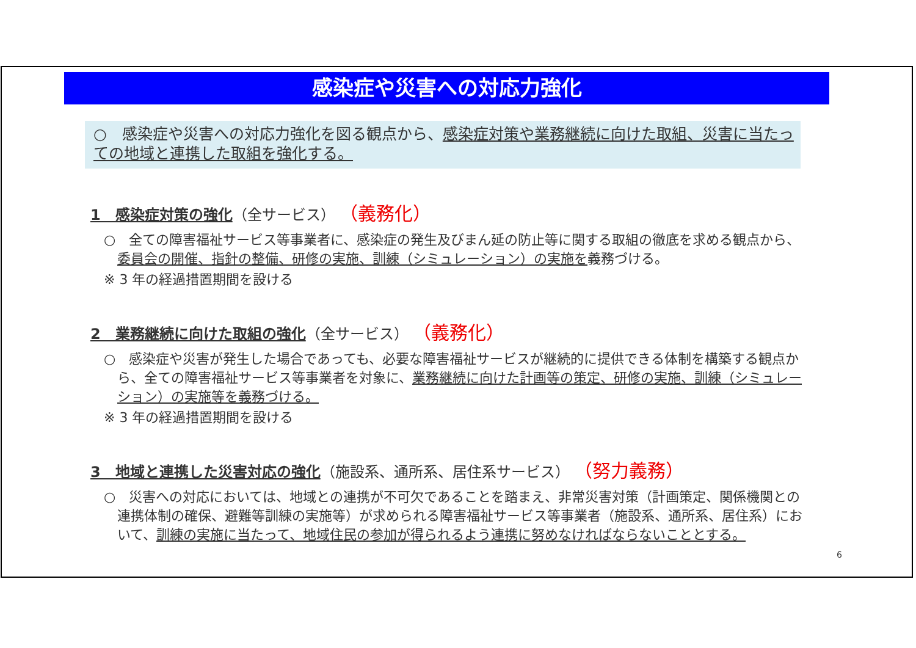感染症や災害への対応力強化
○　感染症や災害への対応力強化を図る観点から、感染症対策や業務継続に向けた取組、災害に当たっての地域と連携した取組を強化する。
1　感染症対策の強化（全サービス） （義務化）
○　全ての障害福祉サービス等事業者に、感染症の発生及びまん延の防止等に関する取組の徹底を求める観点から、委員会の開催、指針の整備、研修の実施、訓練（シミュレーション）の実施を義務づける。
※ 3 年の経過措置期間を設ける
2　業務継続に向けた取組の強化（全サービス） （義務化）
○　感染症や災害が発生した場合であっても、必要な障害福祉サービスが継続的に提供できる体制を構築する観点から、全ての障害福祉サービス等事業者を対象に、業務継続に向けた計画等の策定、研修の実施、訓練（シミュレーション）の実施等を義務づける。
※ 3 年の経過措置期間を設ける
3　地域と連携した災害対応の強化（施設系、通所系、居住系サービス） （努力義務）
○　災害への対応においては、地域との連携が不可欠であることを踏まえ、非常災害対策（計画策定、関係機関との連携体制の確保、避難等訓練の実施等）が求められる障害福祉サービス等事業者（施設系、通所系、居住系）において、訓練の実施に当たって、地域住民の参加が得られるよう連携に努めなければならないこととする。
6